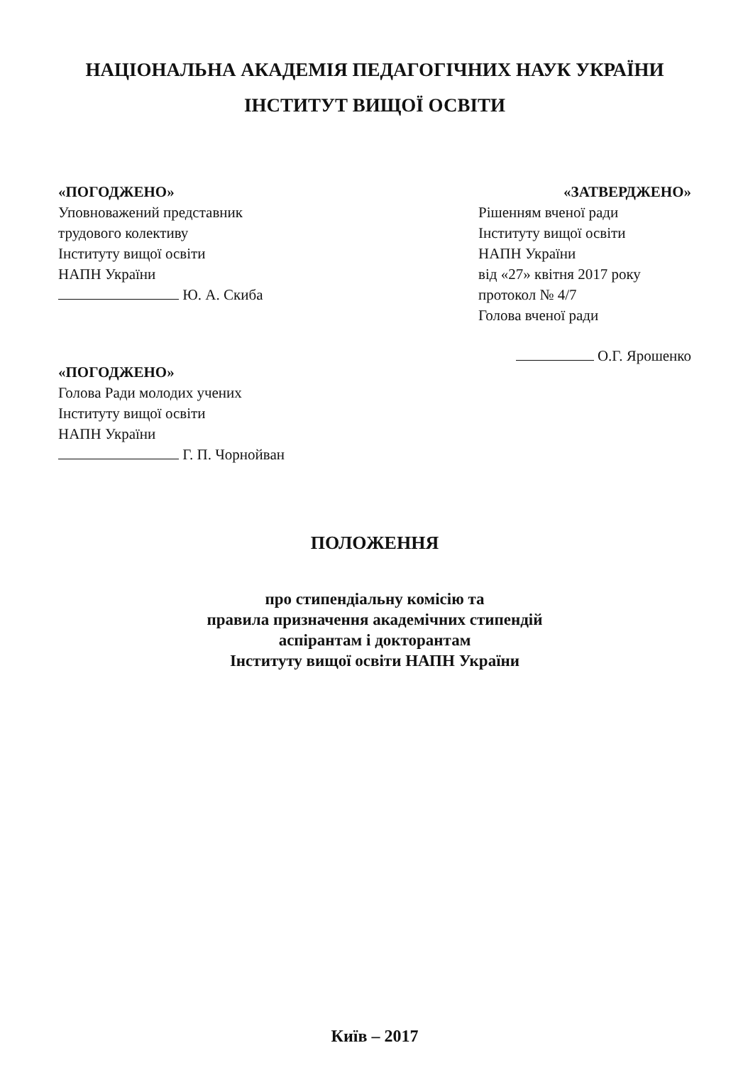НАЦІОНАЛЬНА АКАДЕМІЯ ПЕДАГОГІЧНИХ НАУК УКРАЇНИ
ІНСТИТУТ ВИЩОЇ ОСВІТИ
«ПОГОДЖЕНО»
Уповноважений представник
трудового колективу
Інституту вищої освіти
НАПН України
Ю. А. Скиба
«ПОГОДЖЕНО»
Голова Ради молодих учених
Інституту вищої освіти
НАПН України
Г. П. Чорнойван
«ЗАТВЕРДЖЕНО»
Рішенням вченої ради
Інституту вищої освіти
НАПН України
від «27» квітня 2017 року
протокол № 4/7
Голова вченої ради
О.Г. Ярошенко
ПОЛОЖЕННЯ
про стипендіальну комісію та
правила призначення академічних стипендій
аспірантам і докторантам
Інституту вищої освіти НАПН України
Київ – 2017